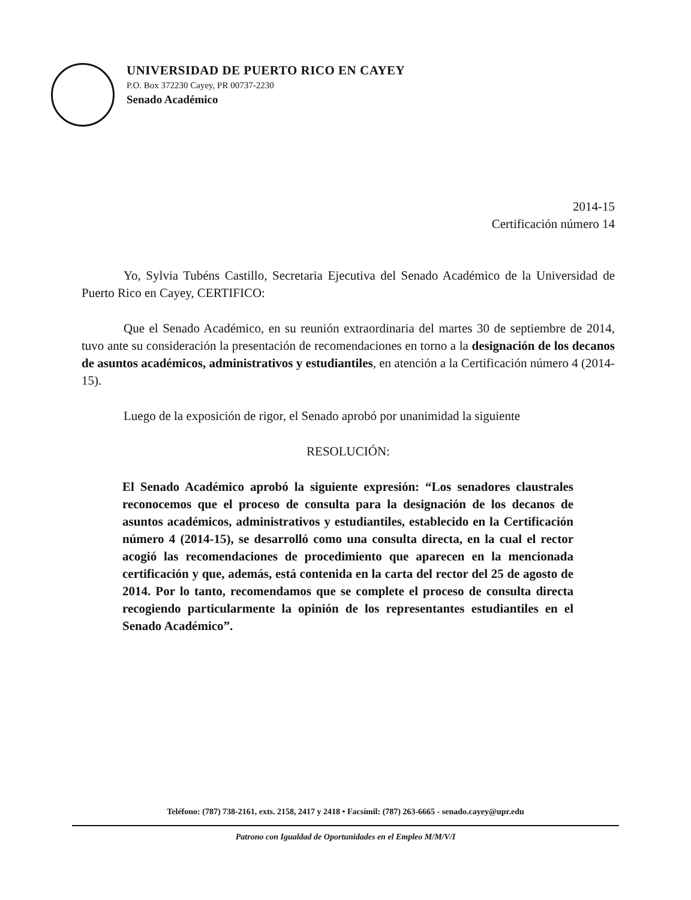UNIVERSIDAD DE PUERTO RICO EN CAYEY
P.O. Box 372230 Cayey, PR 00737-2230
Senado Académico
2014-15
Certificación número 14
Yo, Sylvia Tubéns Castillo, Secretaria Ejecutiva del Senado Académico de la Universidad de Puerto Rico en Cayey, CERTIFICO:
Que el Senado Académico, en su reunión extraordinaria del martes 30 de septiembre de 2014, tuvo ante su consideración la presentación de recomendaciones en torno a la designación de los decanos de asuntos académicos, administrativos y estudiantiles, en atención a la Certificación número 4 (2014-15).
Luego de la exposición de rigor, el Senado aprobó por unanimidad la siguiente
RESOLUCIÓN:
El Senado Académico aprobó la siguiente expresión: “Los senadores claustrales reconocemos que el proceso de consulta para la designación de los decanos de asuntos académicos, administrativos y estudiantiles, establecido en la Certificación número 4 (2014-15), se desarrolló como una consulta directa, en la cual el rector acogió las recomendaciones de procedimiento que aparecen en la mencionada certificación y que, además, está contenida en la carta del rector del 25 de agosto de 2014. Por lo tanto, recomendamos que se complete el proceso de consulta directa recogiendo particularmente la opinión de los representantes estudiantiles en el Senado Académico”.
Teléfono: (787) 738-2161, exts. 2158, 2417 y 2418 • Facsímil: (787) 263-6665 - senado.cayey@upr.edu
Patrono con Igualdad de Oportunidades en el Empleo M/M/V/I